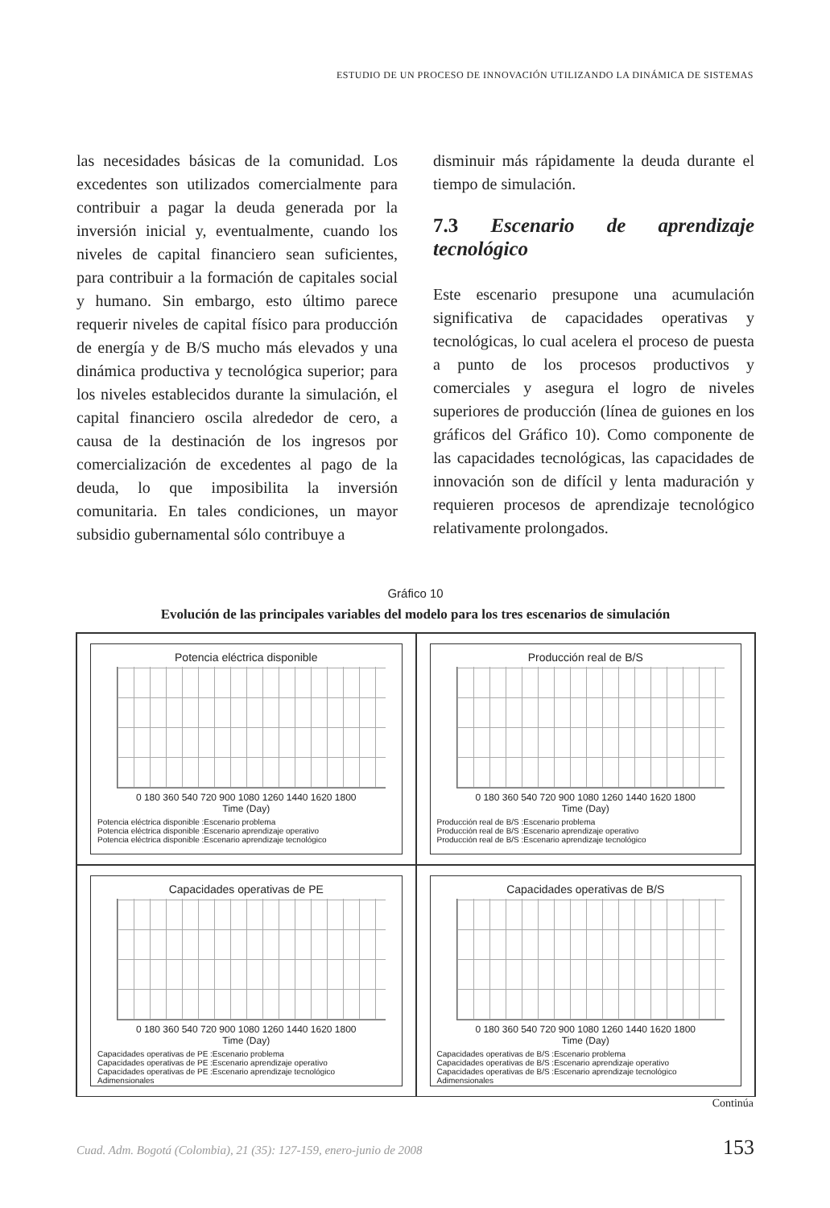ESTUDIO DE UN PROCESO DE INNOVACIÓN UTILIZANDO LA DINÁMICA DE SISTEMAS
las necesidades básicas de la comunidad. Los excedentes son utilizados comercialmente para contribuir a pagar la deuda generada por la inversión inicial y, eventualmente, cuando los niveles de capital financiero sean suficientes, para contribuir a la formación de capitales social y humano. Sin embargo, esto último parece requerir niveles de capital físico para producción de energía y de B/S mucho más elevados y una dinámica productiva y tecnológica superior; para los niveles establecidos durante la simulación, el capital financiero oscila alrededor de cero, a causa de la destinación de los ingresos por comercialización de excedentes al pago de la deuda, lo que imposibilita la inversión comunitaria. En tales condiciones, un mayor subsidio gubernamental sólo contribuye a
disminuir más rápidamente la deuda durante el tiempo de simulación.
7.3 Escenario de aprendizaje tecnológico
Este escenario presupone una acumulación significativa de capacidades operativas y tecnológicas, lo cual acelera el proceso de puesta a punto de los procesos productivos y comerciales y asegura el logro de niveles superiores de producción (línea de guiones en los gráficos del Gráfico 10). Como componente de las capacidades tecnológicas, las capacidades de innovación son de difícil y lenta maduración y requieren procesos de aprendizaje tecnológico relativamente prolongados.
Gráfico 10
Evolución de las principales variables del modelo para los tres escenarios de simulación
Potencia eléctrica disponible
0 180 360 540 720 900 1080 1260 1440 1620 1800
Time (Day)
Potencia eléctrica disponible :Escenario problema
Potencia eléctrica disponible :Escenario aprendizaje operativo
Potencia eléctrica disponible :Escenario aprendizaje tecnológico
Producción real de B/S
0 180 360 540 720 900 1080 1260 1440 1620 1800
Time (Day)
Producción real de B/S :Escenario problema
Producción real de B/S :Escenario aprendizaje operativo
Producción real de B/S :Escenario aprendizaje tecnológico
Capacidades operativas de PE
0 180 360 540 720 900 1080 1260 1440 1620 1800
Time (Day)
Capacidades operativas de PE :Escenario problema
Capacidades operativas de PE :Escenario aprendizaje operativo
Capacidades operativas de PE :Escenario aprendizaje tecnológico
Adimensionales
Capacidades operativas de B/S
0 180 360 540 720 900 1080 1260 1440 1620 1800
Time (Day)
Capacidades operativas de B/S :Escenario problema
Capacidades operativas de B/S :Escenario aprendizaje operativo
Capacidades operativas de B/S :Escenario aprendizaje tecnológico
Adimensionales
Continúa
Cuad. Adm. Bogotá (Colombia), 21 (35): 127-159, enero-junio de 2008 153